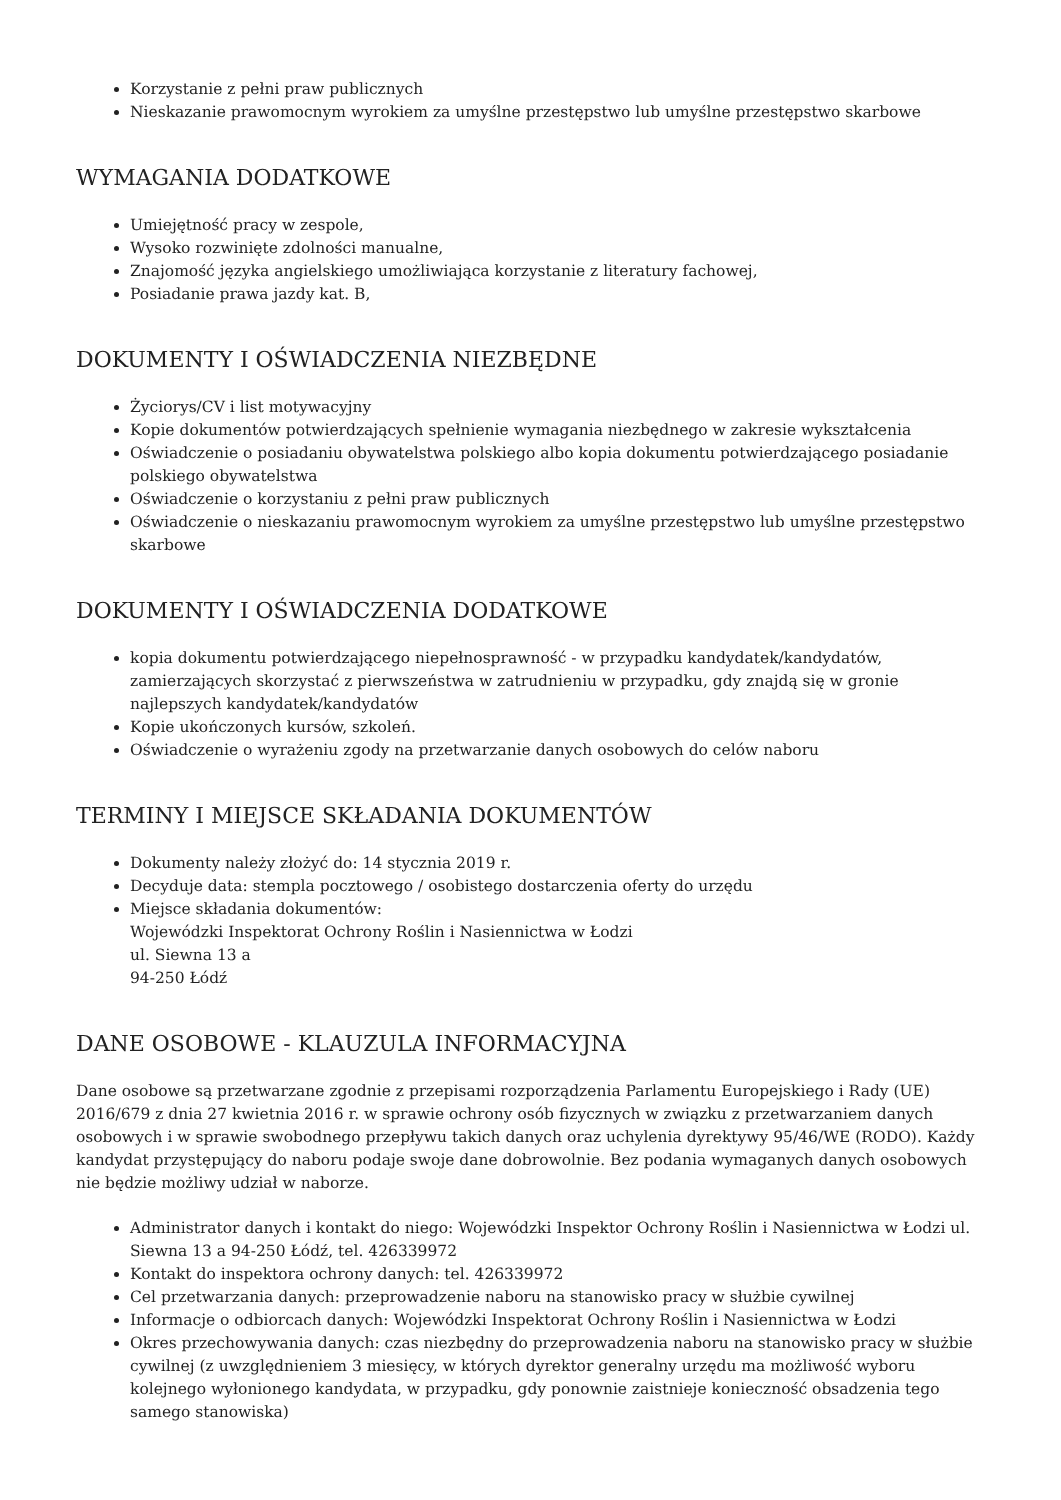Korzystanie z pełni praw publicznych
Nieskazanie prawomocnym wyrokiem za umyślne przestępstwo lub umyślne przestępstwo skarbowe
WYMAGANIA DODATKOWE
Umiejętność pracy w zespole,
Wysoko rozwinięte zdolności manualne,
Znajomość języka angielskiego umożliwiająca korzystanie z literatury fachowej,
Posiadanie prawa jazdy kat. B,
DOKUMENTY I OŚWIADCZENIA NIEZBĘDNE
Życiorys/CV i list motywacyjny
Kopie dokumentów potwierdzających spełnienie wymagania niezbędnego w zakresie wykształcenia
Oświadczenie o posiadaniu obywatelstwa polskiego albo kopia dokumentu potwierdzającego posiadanie polskiego obywatelstwa
Oświadczenie o korzystaniu z pełni praw publicznych
Oświadczenie o nieskazaniu prawomocnym wyrokiem za umyślne przestępstwo lub umyślne przestępstwo skarbowe
DOKUMENTY I OŚWIADCZENIA DODATKOWE
kopia dokumentu potwierdzającego niepełnosprawność - w przypadku kandydatek/kandydatów, zamierzających skorzystać z pierwszeństwa w zatrudnieniu w przypadku, gdy znajdą się w gronie najlepszych kandydatek/kandydatów
Kopie ukończonych kursów, szkoleń.
Oświadczenie o wyrażeniu zgody na przetwarzanie danych osobowych do celów naboru
TERMINY I MIEJSCE SKŁADANIA DOKUMENTÓW
Dokumenty należy złożyć do: 14 stycznia 2019 r.
Decyduje data: stempla pocztowego / osobistego dostarczenia oferty do urzędu
Miejsce składania dokumentów:
Wojewódzki Inspektorat Ochrony Roślin i Nasiennictwa w Łodzi
ul. Siewna 13 a
94-250 Łódź
DANE OSOBOWE - KLAUZULA INFORMACYJNA
Dane osobowe są przetwarzane zgodnie z przepisami rozporządzenia Parlamentu Europejskiego i Rady (UE) 2016/679 z dnia 27 kwietnia 2016 r. w sprawie ochrony osób fizycznych w związku z przetwarzaniem danych osobowych i w sprawie swobodnego przepływu takich danych oraz uchylenia dyrektywy 95/46/WE (RODO). Każdy kandydat przystępujący do naboru podaje swoje dane dobrowolnie. Bez podania wymaganych danych osobowych nie będzie możliwy udział w naborze.
Administrator danych i kontakt do niego: Wojewódzki Inspektor Ochrony Roślin i Nasiennictwa w Łodzi ul. Siewna 13 a 94-250 Łódź, tel. 426339972
Kontakt do inspektora ochrony danych: tel. 426339972
Cel przetwarzania danych: przeprowadzenie naboru na stanowisko pracy w służbie cywilnej
Informacje o odbiorcach danych: Wojewódzki Inspektorat Ochrony Roślin i Nasiennictwa w Łodzi
Okres przechowywania danych: czas niezbędny do przeprowadzenia naboru na stanowisko pracy w służbie cywilnej (z uwzględnieniem 3 miesięcy, w których dyrektor generalny urzędu ma możliwość wyboru kolejnego wyłonionego kandydata, w przypadku, gdy ponownie zaistnieje konieczność obsadzenia tego samego stanowiska)